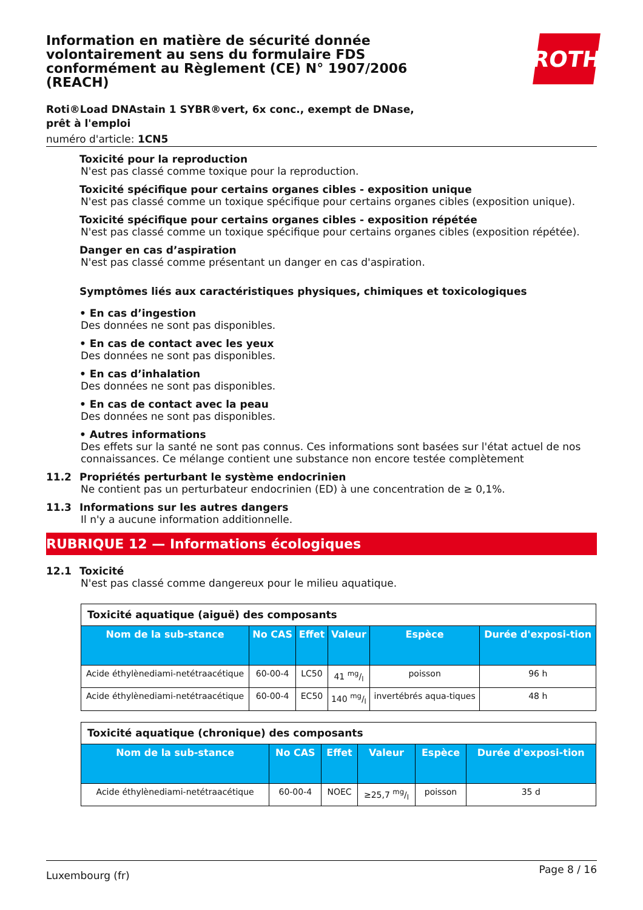Information en matière de sécurité donnée volontairement au sens du formulaire FDS conformément au Règlement (CE) N° 1907/2006 (REACH)
ROTH
Roti®Load DNAstain 1 SYBR®vert, 6x conc., exempt de DNase, prêt à l'emploi
numéro d'article: 1CN5
Toxicité pour la reproduction
N'est pas classé comme toxique pour la reproduction.
Toxicité spécifique pour certains organes cibles - exposition unique
N'est pas classé comme un toxique spécifique pour certains organes cibles (exposition unique).
Toxicité spécifique pour certains organes cibles - exposition répétée
N'est pas classé comme un toxique spécifique pour certains organes cibles (exposition répétée).
Danger en cas d’aspiration
N'est pas classé comme présentant un danger en cas d'aspiration.
Symptômes liés aux caractéristiques physiques, chimiques et toxicologiques
• En cas d’ingestion
Des données ne sont pas disponibles.
• En cas de contact avec les yeux
Des données ne sont pas disponibles.
• En cas d’inhalation
Des données ne sont pas disponibles.
• En cas de contact avec la peau
Des données ne sont pas disponibles.
• Autres informations
Des effets sur la santé ne sont pas connus. Ces informations sont basées sur l'état actuel de nos connaissances. Ce mélange contient une substance non encore testée complètement
11.2 Propriétés perturbant le système endocrinien
Ne contient pas un perturbateur endocrinien (ED) à une concentration de ≥ 0,1%.
11.3 Informations sur les autres dangers
Il n'y a aucune information additionnelle.
RUBRIQUE 12 — Informations écologiques
12.1 Toxicité
N'est pas classé comme dangereux pour le milieu aquatique.
| Toxicité aquatique (aiguë) des composants | | | | | |
| Nom de la sub-stance | No CAS | Effet | Valeur | Espèce | Durée d'exposi-tion |
| Acide éthylènediami-netétraacétique | 60-00-4 | LC50 | 41 mg/l | poisson | 96 h |
| Acide éthylènediami-netétraacétique | 60-00-4 | EC50 | 140 mg/l | invertébrés aqua-tiques | 48 h |
| Toxicité aquatique (chronique) des composants | | | | | |
| Nom de la sub-stance | No CAS | Effet | Valeur | Espèce | Durée d'exposi-tion |
| Acide éthylènediami-netétraacétique | 60-00-4 | NOEC | ≥25,7 mg/l | poisson | 35 d |
Luxembourg (fr) Page 8 / 16